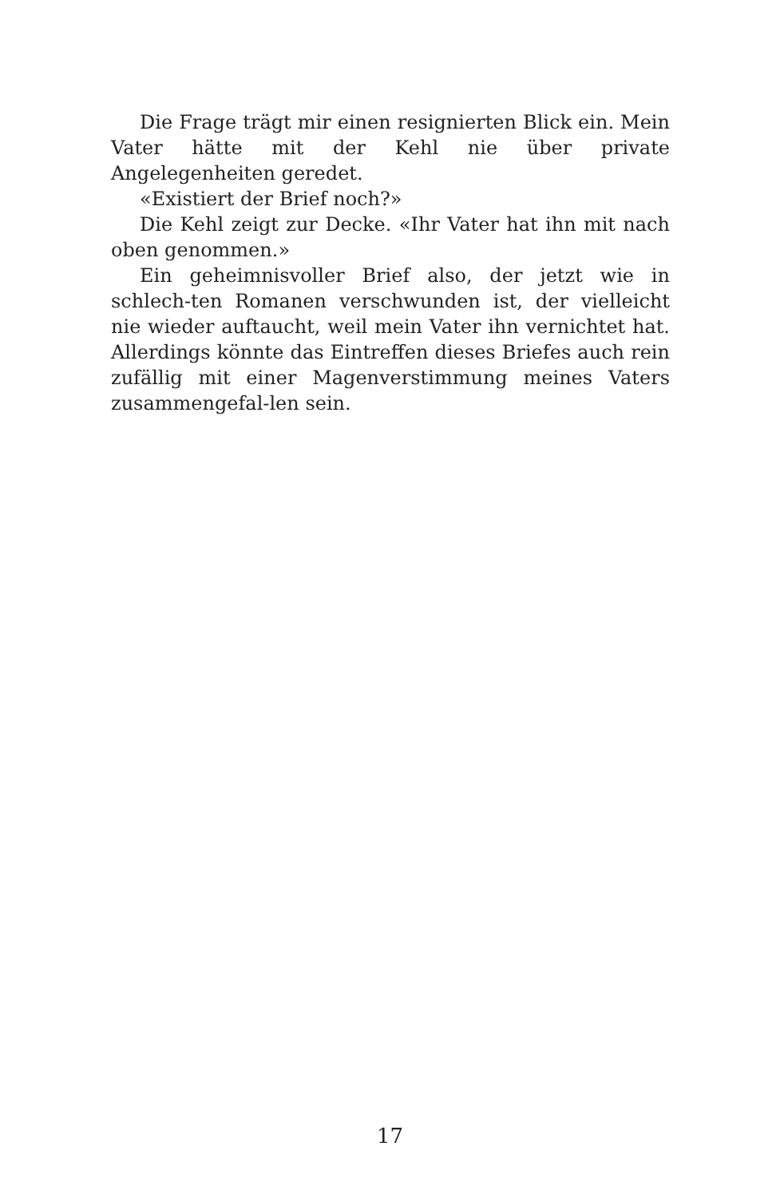Die Frage trägt mir einen resignierten Blick ein. Mein Vater hätte mit der Kehl nie über private Angelegenheiten geredet.
«Existiert der Brief noch?»
Die Kehl zeigt zur Decke. «Ihr Vater hat ihn mit nach oben genommen.»
Ein geheimnisvoller Brief also, der jetzt wie in schlech-ten Romanen verschwunden ist, der vielleicht nie wieder auftaucht, weil mein Vater ihn vernichtet hat. Allerdings könnte das Eintreffen dieses Briefes auch rein zufällig mit einer Magenverstimmung meines Vaters zusammengefal-len sein.
17